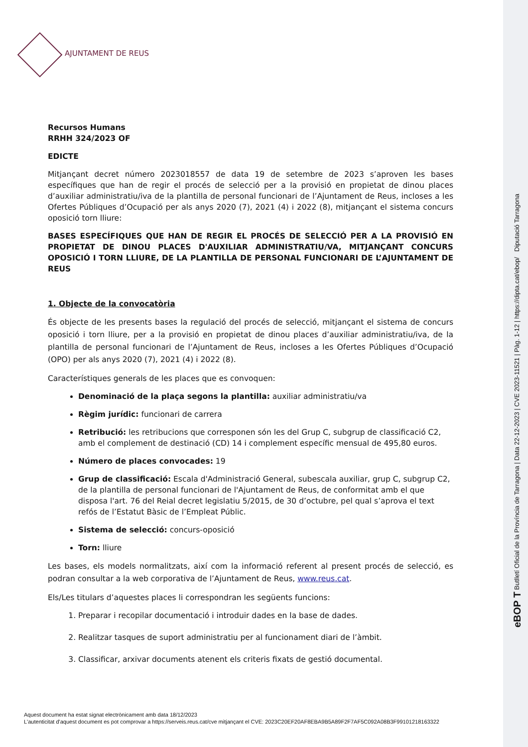AJUNTAMENT DE REUS
eBOP T Butlletí Oficial de la Província de Tarragona | Data 22-12-2023 | CVE 2023-11521 | Pàg. 1-12 | https://dipta.cat/ebop/ Diputació Tarragona
Recursos Humans
RRHH 324/2023 OF
EDICTE
Mitjançant decret número 2023018557 de data 19 de setembre de 2023 s’aproven les bases específiques que han de regir el procés de selecció per a la provisió en propietat de dinou places d’auxiliar administratiu/iva de la plantilla de personal funcionari de l’Ajuntament de Reus, incloses a les Ofertes Públiques d’Ocupació per als anys 2020 (7), 2021 (4) i 2022 (8), mitjançant el sistema concurs oposició torn lliure:
BASES ESPECÍFIQUES QUE HAN DE REGIR EL PROCÉS DE SELECCIÓ PER A LA PROVISIÓ EN PROPIETAT DE DINOU PLACES D'AUXILIAR ADMINISTRATIU/VA, MITJANÇANT CONCURS OPOSICIÓ I TORN LLIURE, DE LA PLANTILLA DE PERSONAL FUNCIONARI DE L’AJUNTAMENT DE REUS
1. Objecte de la convocatòria
És objecte de les presents bases la regulació del procés de selecció, mitjançant el sistema de concurs oposició i torn lliure, per a la provisió en propietat de dinou places d’auxiliar administratiu/iva, de la plantilla de personal funcionari de l’Ajuntament de Reus, incloses a les Ofertes Públiques d’Ocupació (OPO) per als anys 2020 (7), 2021 (4) i 2022 (8).
Característiques generals de les places que es convoquen:
Denominació de la plaça segons la plantilla: auxiliar administratiu/va
Règim jurídic: funcionari de carrera
Retribució: les retribucions que corresponen són les del Grup C, subgrup de classificació C2, amb el complement de destinació (CD) 14 i complement específic mensual de 495,80 euros.
Número de places convocades: 19
Grup de classificació: Escala d'Administració General, subescala auxiliar, grup C, subgrup C2, de la plantilla de personal funcionari de l'Ajuntament de Reus, de conformitat amb el que disposa l'art. 76 del Reial decret legislatiu 5/2015, de 30 d’octubre, pel qual s’aprova el text refós de l’Estatut Bàsic de l’Empleat Públic.
Sistema de selecció: concurs-oposició
Torn: lliure
Les bases, els models normalitzats, així com la informació referent al present procés de selecció, es podran consultar a la web corporativa de l’Ajuntament de Reus, www.reus.cat.
Els/Les titulars d’aquestes places li correspondran les següents funcions:
1. Preparar i recopilar documentació i introduir dades en la base de dades.
2. Realitzar tasques de suport administratiu per al funcionament diari de l’àmbit.
3. Classificar, arxivar documents atenent els criteris fixats de gestió documental.
Aquest document ha estat signat electrònicament amb data 18/12/2023
L'autenticitat d'aquest document es pot comprovar a https://serveis.reus.cat/cve mitjançant el CVE: 2023C20EF20AF8EBA9B5A89F2F7AF5C092A08B3F99101218163322